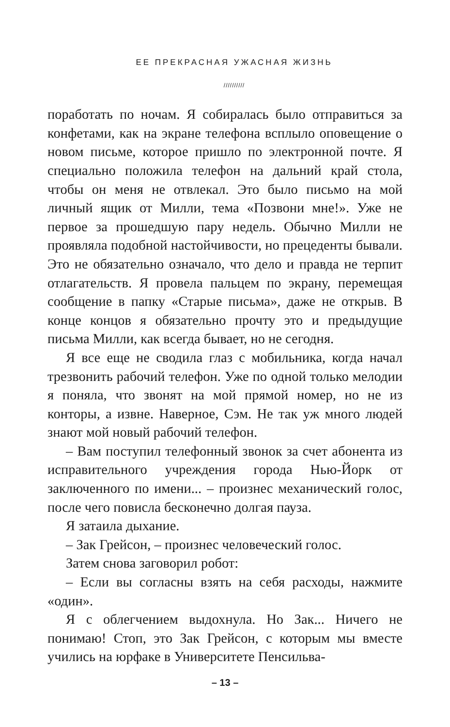ЕЕ ПРЕКРАСНАЯ УЖАСНАЯ ЖИЗНЬ
//////////
поработать по ночам. Я собиралась было отправиться за конфетами, как на экране телефона всплыло оповещение о новом письме, которое пришло по электронной почте. Я специально положила телефон на дальний край стола, чтобы он меня не отвлекал. Это было письмо на мой личный ящик от Милли, тема «Позвони мне!». Уже не первое за прошедшую пару недель. Обычно Милли не проявляла подобной настойчивости, но прецеденты бывали. Это не обязательно означало, что дело и правда не терпит отлагательств. Я провела пальцем по экрану, перемещая сообщение в папку «Старые письма», даже не открыв. В конце концов я обязательно прочту это и предыдущие письма Милли, как всегда бывает, но не сегодня.
Я все еще не сводила глаз с мобильника, когда начал трезвонить рабочий телефон. Уже по одной только мелодии я поняла, что звонят на мой прямой номер, но не из конторы, а извне. Наверное, Сэм. Не так уж много людей знают мой новый рабочий телефон.
– Вам поступил телефонный звонок за счет абонента из исправительного учреждения города Нью-Йорк от заключенного по имени... – произнес механический голос, после чего повисла бесконечно долгая пауза.
Я затаила дыхание.
– Зак Грейсон, – произнес человеческий голос.
Затем снова заговорил робот:
– Если вы согласны взять на себя расходы, нажмите «один».
Я с облегчением выдохнула. Но Зак... Ничего не понимаю! Стоп, это Зак Грейсон, с которым мы вместе учились на юрфаке в Университете Пенсильва-
– 13 –